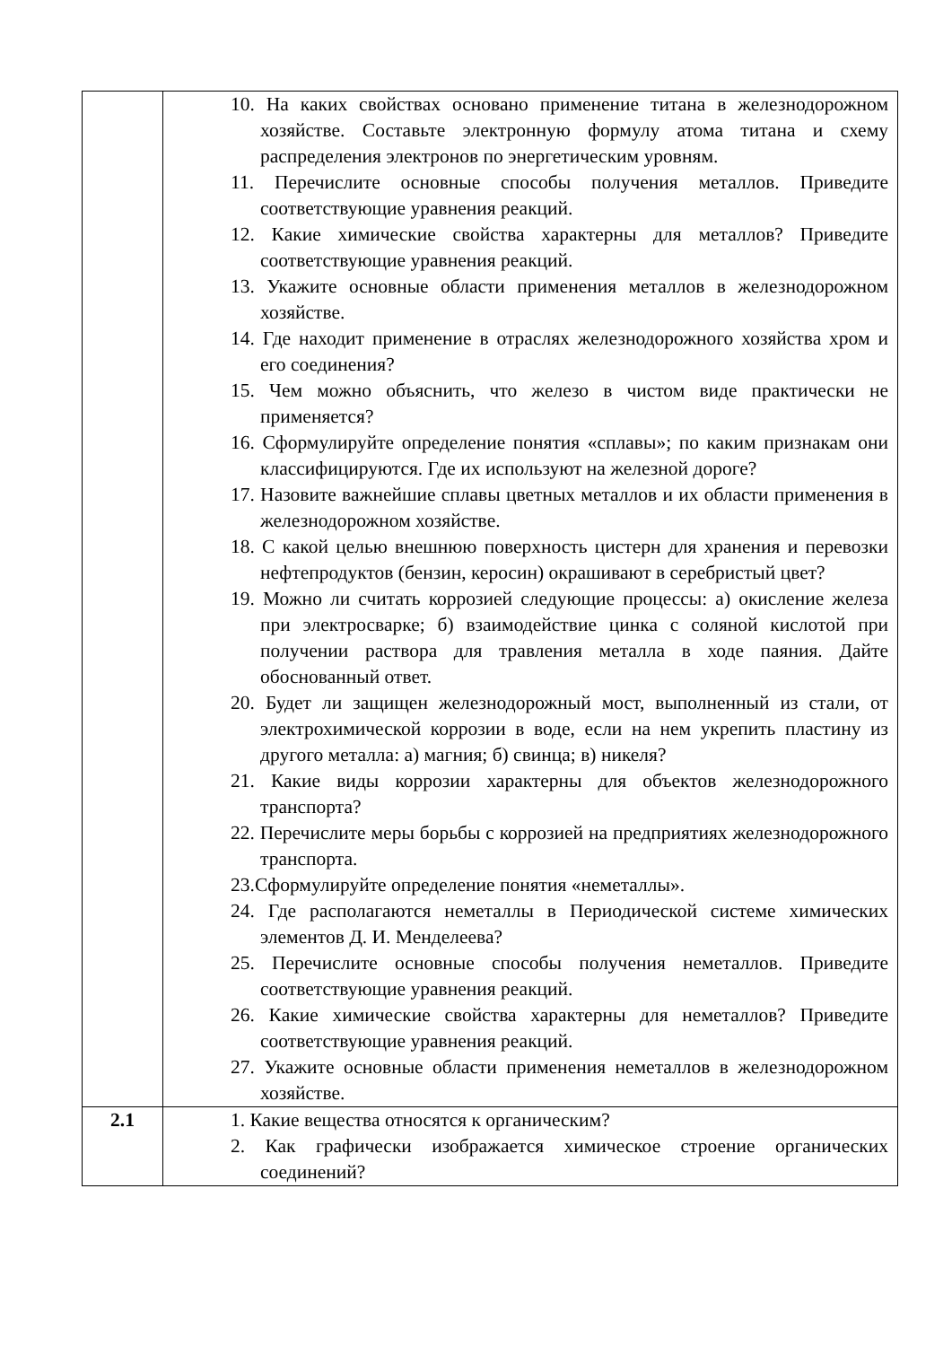| | 10. На каких свойствах основано применение титана в железнодорожном хозяйстве. Составьте электронную формулу атома титана и схему распределения электронов по энергетическим уровням. 11. Перечислите основные способы получения металлов. Приведите соответствующие уравнения реакций. 12. Какие химические свойства характерны для металлов? Приведите соответствующие уравнения реакций. 13. Укажите основные области применения металлов в железнодорожном хозяйстве. 14. Где находит применение в отраслях железнодорожного хозяйства хром и его соединения? 15. Чем можно объяснить, что железо в чистом виде практически не применяется? 16. Сформулируйте определение понятия «сплавы»; по каким признакам они классифицируются. Где их используют на железной дороге? 17. Назовите важнейшие сплавы цветных металлов и их области применения в железнодорожном хозяйстве. 18. С какой целью внешнюю поверхность цистерн для хранения и перевозки нефтепродуктов (бензин, керосин) окрашивают в серебристый цвет? 19. Можно ли считать коррозией следующие процессы: а) окисление железа при электросварке; б) взаимодействие цинка с соляной кислотой при получении раствора для травления металла в ходе паяния. Дайте обоснованный ответ. 20. Будет ли защищен железнодорожный мост, выполненный из стали, от электрохимической коррозии в воде, если на нем укрепить пластину из другого металла: а) магния; б) свинца; в) никеля? 21. Какие виды коррозии характерны для объектов железнодорожного транспорта? 22. Перечислите меры борьбы с коррозией на предприятиях железнодорожного транспорта. 23.Сформулируйте определение понятия «неметаллы». 24. Где располагаются неметаллы в Периодической системе химических элементов Д. И. Менделеева? 25. Перечислите основные способы получения неметаллов. Приведите соответствующие уравнения реакций. 26. Какие химические свойства характерны для неметаллов? Приведите соответствующие уравнения реакций. 27. Укажите основные области применения неметаллов в железнодорожном хозяйстве. |
| 2.1 | 1. Какие вещества относятся к органическим? 2. Как графически изображается химическое строение органических соединений? |